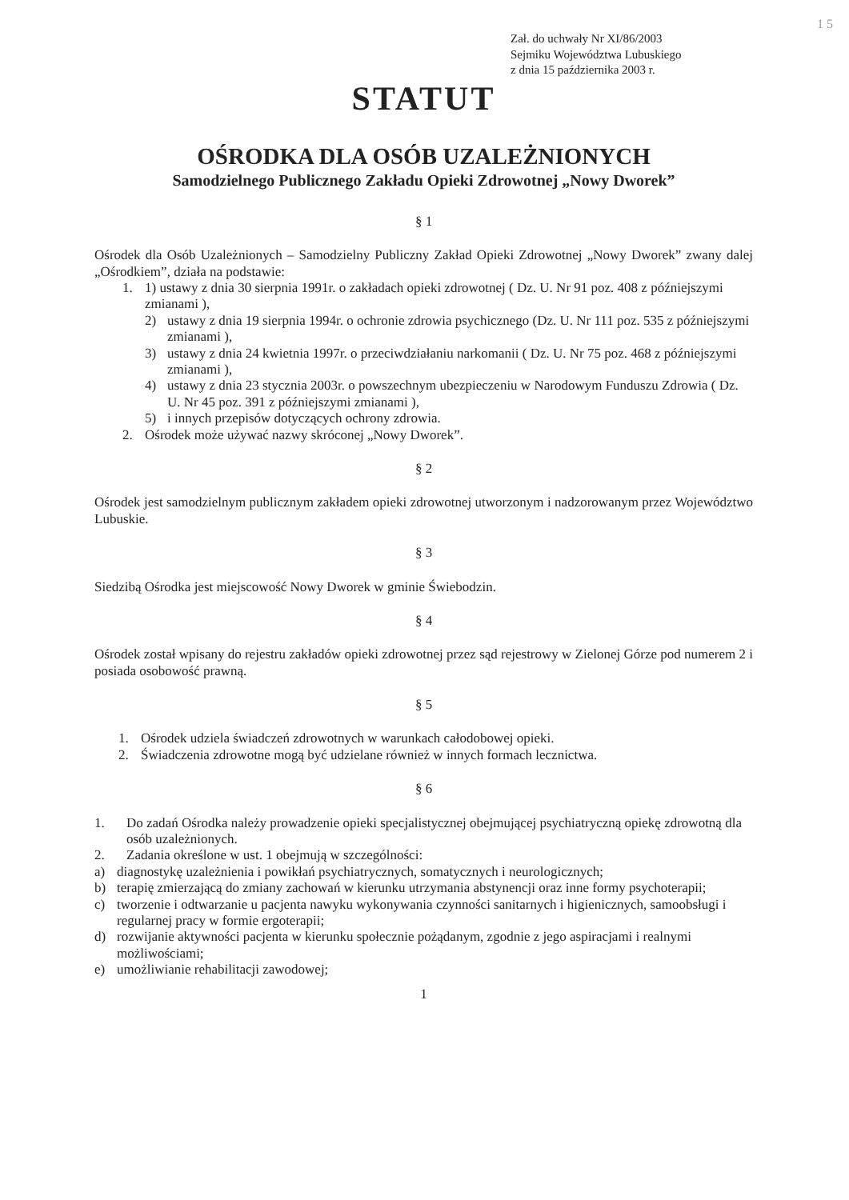1 5
Zał. do uchwały Nr XI/86/2003
Sejmiku Województwa Lubuskiego
z dnia 15 października 2003 r.
STATUT
OŚRODKA DLA OSÓB UZALEŻNIONYCH
Samodzielnego Publicznego Zakładu Opieki Zdrowotnej „Nowy Dworek”
§ 1
Ośrodek dla Osób Uzależnionych – Samodzielny Publiczny Zakład Opieki Zdrowotnej „Nowy Dworek” zwany dalej „Ośrodkiem”, działa na podstawie:
1. 1) ustawy z dnia 30 sierpnia 1991r. o zakładach opieki zdrowotnej ( Dz. U. Nr 91 poz. 408 z późniejszymi zmianami ),
2) ustawy z dnia 19 sierpnia 1994r. o ochronie zdrowia psychicznego (Dz. U. Nr 111 poz. 535 z późniejszymi zmianami ),
3) ustawy z dnia 24 kwietnia 1997r. o przeciwdziałaniu narkomanii ( Dz. U. Nr 75 poz. 468 z późniejszymi zmianami ),
4) ustawy z dnia 23 stycznia 2003r. o powszechnym ubezpieczeniu w Narodowym Funduszu Zdrowia ( Dz. U. Nr 45 poz. 391 z późniejszymi zmianami ),
5) i innych przepisów dotyczących ochrony zdrowia.
2. Ośrodek może używać nazwy skróconej „Nowy Dworek”.
§ 2
Ośrodek jest samodzielnym publicznym zakładem opieki zdrowotnej utworzonym i nadzorowanym przez Województwo Lubuskie.
§ 3
Siedzibą Ośrodka jest miejscowość Nowy Dworek w gminie Świebodzin.
§ 4
Ośrodek został wpisany do rejestru zakładów opieki zdrowotnej przez sąd rejestrowy w Zielonej Górze pod numerem 2 i posiada osobowość prawną.
§ 5
1. Ośrodek udziela świadczeń zdrowotnych w warunkach całodobowej opieki.
2. Świadczenia zdrowotne mogą być udzielane również w innych formach lecznictwa.
§ 6
1. Do zadań Ośrodka należy prowadzenie opieki specjalistycznej obejmującej psychiatryczną opiekę zdrowotną dla osób uzależnionych.
2. Zadania określone w ust. 1 obejmują w szczególności:
a) diagnostykę uzależnienia i powikłań psychiatrycznych, somatycznych i neurologicznych;
b) terapię zmierzającą do zmiany zachowań w kierunku utrzymania abstynencji oraz inne formy psychoterapii;
c) tworzenie i odtwarzanie u pacjenta nawyku wykonywania czynności sanitarnych i higienicznych, samoobsługi i regularnej pracy w formie ergoterapii;
d) rozwijanie aktywności pacjenta w kierunku społecznie pożądanym, zgodnie z jego aspiracjami i realnymi możliwościami;
e) umożliwianie rehabilitacji zawodowej;
1